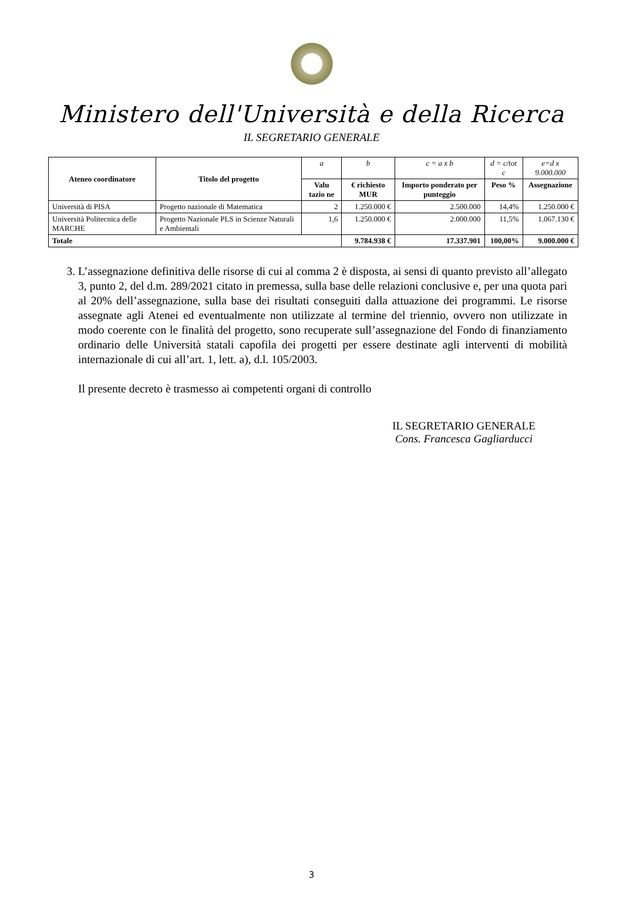Ministero dell'Università e della Ricerca
IL SEGRETARIO GENERALE
| Ateneo coordinatore | Titolo del progetto | a | b | c = a x b | d = c/tot c | e=d x 9.000.000 |
| | | Valu tazio ne | € richiesto MUR | Importo ponderato per punteggio | Peso % | Assegnazione |
| Università di PISA | Progetto nazionale di Matematica | 2 | 1.250.000 € | 2.500.000 | 14,4% | 1.250.000 € |
| Università Politecnica delle MARCHE | Progetto Nazionale PLS in Scienze Naturali e Ambientali | 1,6 | 1.250.000 € | 2.000.000 | 11,5% | 1.067.130 € |
| Totale | | | 9.784.938 € | 17.337.901 | 100,00% | 9.000.000 € |
3. L’assegnazione definitiva delle risorse di cui al comma 2 è disposta, ai sensi di quanto previsto all’allegato 3, punto 2, del d.m. 289/2021 citato in premessa, sulla base delle relazioni conclusive e, per una quota pari al 20% dell’assegnazione, sulla base dei risultati conseguiti dalla attuazione dei programmi. Le risorse assegnate agli Atenei ed eventualmente non utilizzate al termine del triennio, ovvero non utilizzate in modo coerente con le finalità del progetto, sono recuperate sull’assegnazione del Fondo di finanziamento ordinario delle Università statali capofila dei progetti per essere destinate agli interventi di mobilità internazionale di cui all’art. 1, lett. a), d.l. 105/2003.
Il presente decreto è trasmesso ai competenti organi di controllo
IL SEGRETARIO GENERALE
Cons. Francesca Gagliarducci
3